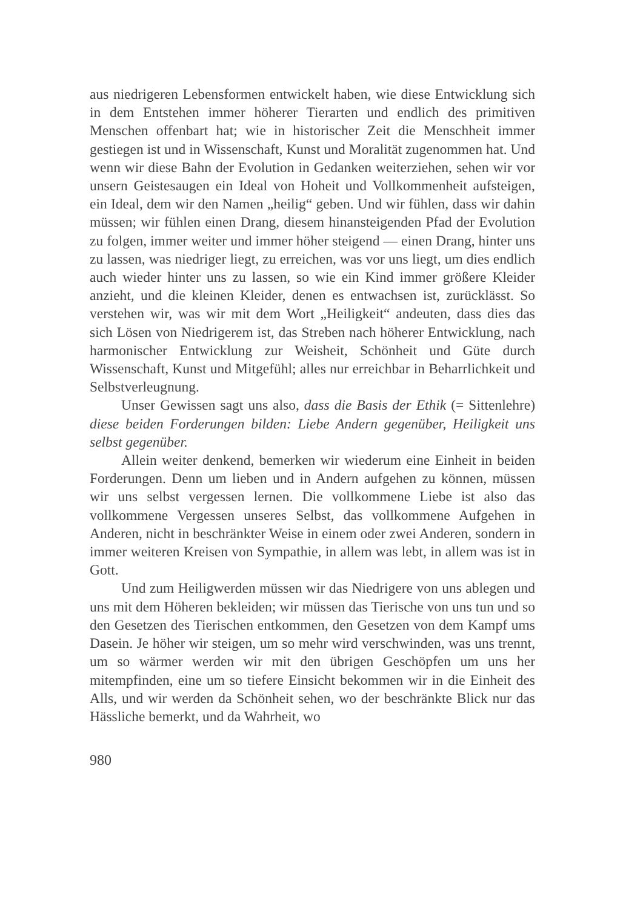aus niedrigeren Lebensformen entwickelt haben, wie diese Entwicklung sich in dem Entstehen immer höherer Tierarten und endlich des primitiven Menschen offenbart hat; wie in historischer Zeit die Menschheit immer gestiegen ist und in Wissenschaft, Kunst und Moralität zugenommen hat. Und wenn wir diese Bahn der Evolution in Gedanken weiterziehen, sehen wir vor unsern Geistesaugen ein Ideal von Hoheit und Vollkommenheit aufsteigen, ein Ideal, dem wir den Namen „heilig“ geben. Und wir fühlen, dass wir dahin müssen; wir fühlen einen Drang, diesem hinansteigenden Pfad der Evolution zu folgen, immer weiter und immer höher steigend — einen Drang, hinter uns zu lassen, was niedriger liegt, zu erreichen, was vor uns liegt, um dies endlich auch wieder hinter uns zu lassen, so wie ein Kind immer größere Kleider anzieht, und die kleinen Kleider, denen es entwachsen ist, zurücklässt. So verstehen wir, was wir mit dem Wort „Heiligkeit“ andeuten, dass dies das sich Lösen von Niedrigerem ist, das Streben nach höherer Entwicklung, nach harmonischer Entwicklung zur Weisheit, Schönheit und Güte durch Wissenschaft, Kunst und Mitgefühl; alles nur erreichbar in Beharrlichkeit und Selbstverleugnung.
Unser Gewissen sagt uns also, dass die Basis der Ethik (= Sittenlehre) diese beiden Forderungen bilden: Liebe Andern gegenüber, Heiligkeit uns selbst gegenüber.
Allein weiter denkend, bemerken wir wiederum eine Einheit in beiden Forderungen. Denn um lieben und in Andern aufgehen zu können, müssen wir uns selbst vergessen lernen. Die vollkommene Liebe ist also das vollkommene Vergessen unseres Selbst, das vollkommene Aufgehen in Anderen, nicht in beschränkter Weise in einem oder zwei Anderen, sondern in immer weiteren Kreisen von Sympathie, in allem was lebt, in allem was ist in Gott.
Und zum Heiligwerden müssen wir das Niedrigere von uns ablegen und uns mit dem Höheren bekleiden; wir müssen das Tierische von uns tun und so den Gesetzen des Tierischen entkommen, den Gesetzen von dem Kampf ums Dasein. Je höher wir steigen, um so mehr wird verschwinden, was uns trennt, um so wärmer werden wir mit den übrigen Geschöpfen um uns her mitempfinden, eine um so tiefere Einsicht bekommen wir in die Einheit des Alls, und wir werden da Schönheit sehen, wo der beschränkte Blick nur das Hässliche bemerkt, und da Wahrheit, wo
980